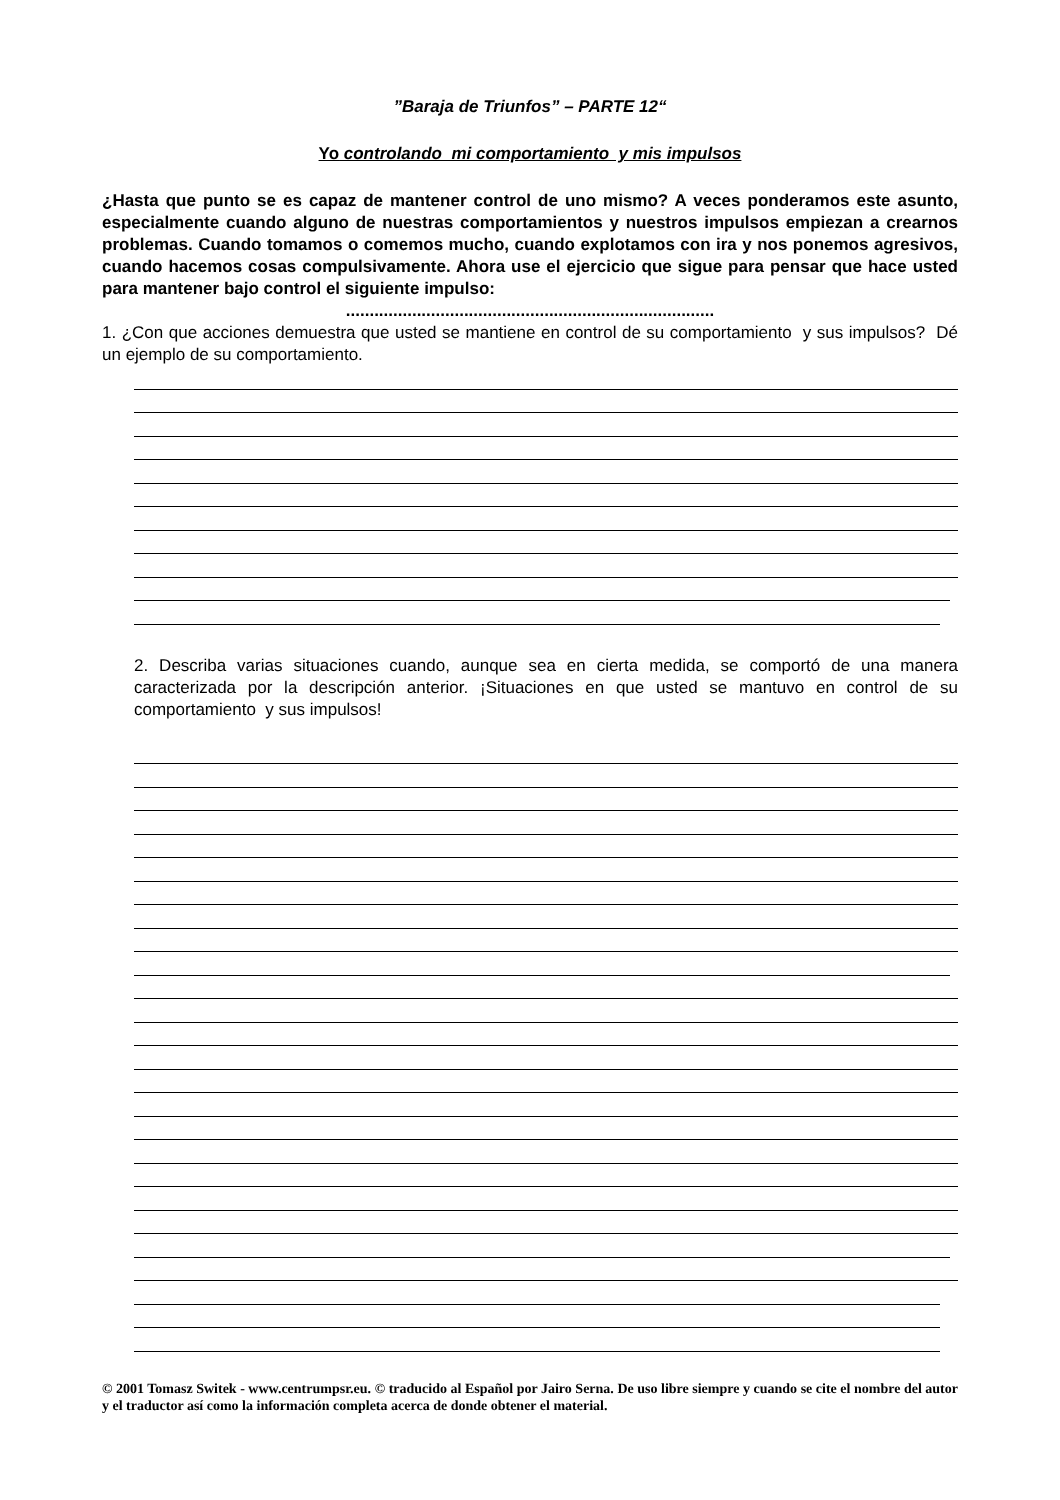”Baraja de Triunfos” – PARTE 12“
Yo controlando mi comportamiento y mis impulsos
¿Hasta que punto se es capaz de mantener control de uno mismo? A veces ponderamos este asunto, especialmente cuando alguno de nuestras comportamientos y nuestros impulsos empiezan a crearnos problemas. Cuando tomamos o comemos mucho, cuando explotamos con ira y nos ponemos agresivos, cuando hacemos cosas compulsivamente. Ahora use el ejercicio que sigue para pensar que hace usted para mantener bajo control el siguiente impulso:
..............................................................................
1. ¿Con que acciones demuestra que usted se mantiene en control de su comportamiento y sus impulsos? Dé un ejemplo de su comportamiento.
2. Describa varias situaciones cuando, aunque sea en cierta medida, se comportó de una manera caracterizada por la descripción anterior. ¡Situaciones en que usted se mantuvo en control de su comportamiento y sus impulsos!
© 2001 Tomasz Switek - www.centrumpsr.eu. © traducido al Español por Jairo Serna. De uso libre siempre y cuando se cite el nombre del autor y el traductor así como la información completa acerca de donde obtener el material.